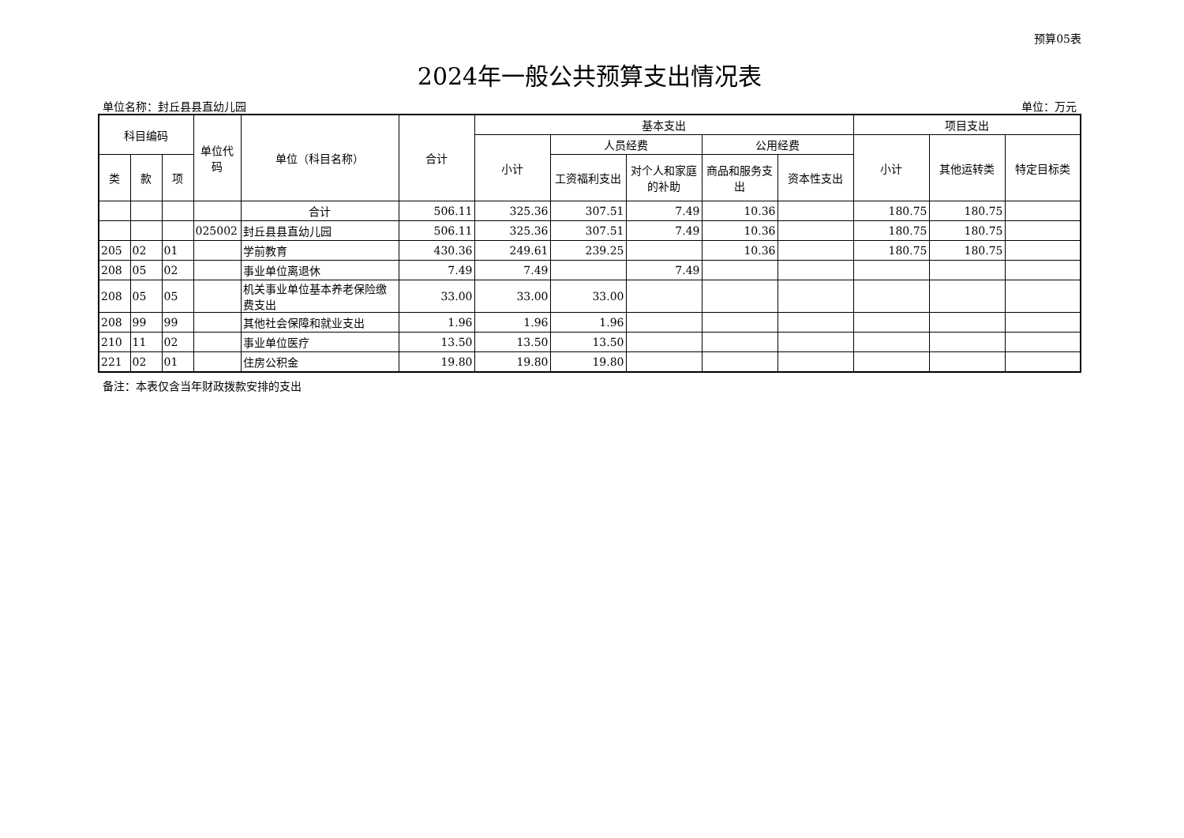预算05表
2024年一般公共预算支出情况表
单位名称：封丘县县直幼儿园 单位：万元
| 科目编码 | | | 单位代码 | 单位（科目名称） | 合计 | 基本支出 | | | | | 项目支出 | | |
| --- | --- | --- | --- | --- | --- | --- | --- | --- | --- | --- | --- | --- | --- |
| | | | | | | 小计 | 人员经费 | | 公用经费 | | 小计 | 其他运转类 | 特定目标类 |
| 类 | 款 | 项 | | | | | 工资福利支出 | 对个人和家庭的补助 | 商品和服务支出 | 资本性支出 | | | |
| | | | | 合计 | 506.11 | 325.36 | 307.51 | 7.49 | 10.36 | | 180.75 | 180.75 | |
| | | | 025002 | 封丘县县直幼儿园 | 506.11 | 325.36 | 307.51 | 7.49 | 10.36 | | 180.75 | 180.75 | |
| 205 | 02 | 01 | | 学前教育 | 430.36 | 249.61 | 239.25 | | 10.36 | | 180.75 | 180.75 | |
| 208 | 05 | 02 | | 事业单位离退休 | 7.49 | 7.49 | | 7.49 | | | | | |
| 208 | 05 | 05 | | 机关事业单位基本养老保险缴费支出 | 33.00 | 33.00 | 33.00 | | | | | | |
| 208 | 99 | 99 | | 其他社会保障和就业支出 | 1.96 | 1.96 | 1.96 | | | | | | |
| 210 | 11 | 02 | | 事业单位医疗 | 13.50 | 13.50 | 13.50 | | | | | | |
| 221 | 02 | 01 | | 住房公积金 | 19.80 | 19.80 | 19.80 | | | | | | |
备注：本表仅含当年财政拨款安排的支出